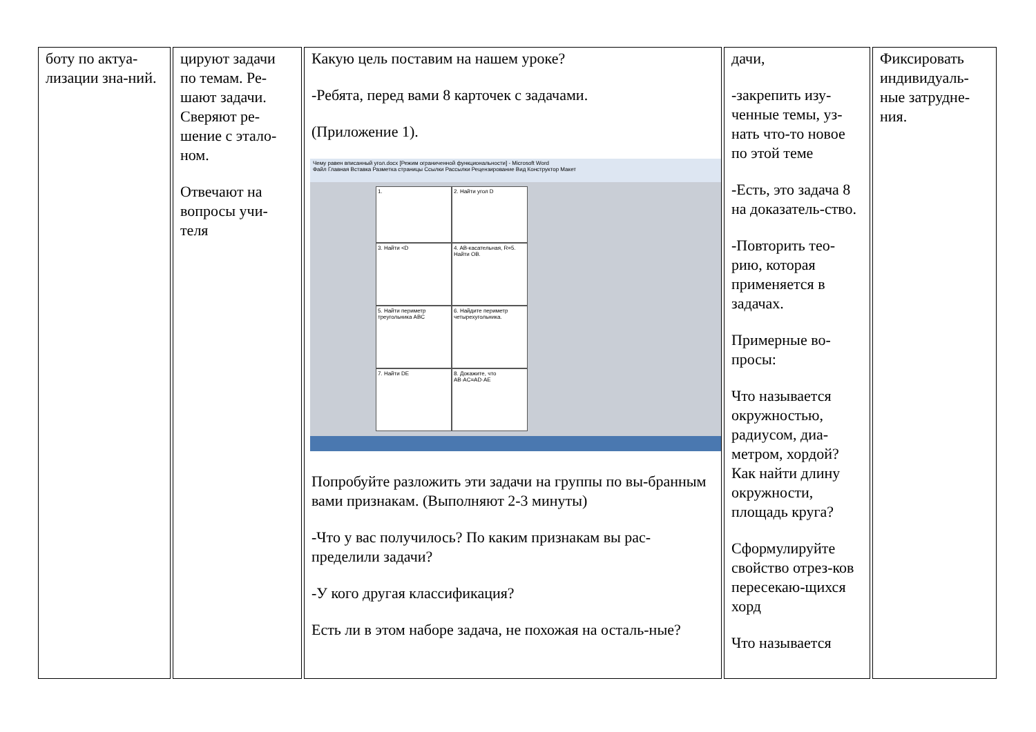| боту по актуа-лизации зна-ний. | цируют задачи по темам. Ре-шают задачи. Сверяют ре-шение с этало-ном. Отвечают на вопросы учи-теля | Какую цель поставим на нашем уроке? -Ребята, перед вами 8 карточек с задачами. (Приложение 1). Чему равен вписанный угол.docx [Режим ограниченной функциональности] - Microsoft Word Файл Главная Вставка Разметка страницы Ссылки Рассылки Рецензирование Вид Конструктор Макет 1. 2. Найти угол D 3. Найти <D 4. AB-касательная, R=5. Найти OB. 5. Найти периметр треугольника ABC 6. Найдите периметр четырехугольника. 7. Найти DE 8. Докажите, что AB·AC=AD·AE Попробуйте разложить эти задачи на группы по вы-бранным вами признакам. (Выполняют 2-3 минуты) -Что у вас получилось? По каким признакам вы рас-пределили задачи? -У кого другая классификация? Есть ли в этом наборе задача, не похожая на осталь-ные? | дачи, -закрепить изу-ченные темы, уз-нать что-то новое по этой теме -Есть, это задача 8 на доказатель-ство. -Повторить тео-рию, которая применяется в задачах. Примерные во-просы: Что называется окружностью, радиусом, диа-метром, хордой? Как найти длину окружности, площадь круга? Сформулируйте свойство отрез-ков пересекаю-щихся хорд Что называется | Фиксировать индивидуаль-ные затрудне-ния. |